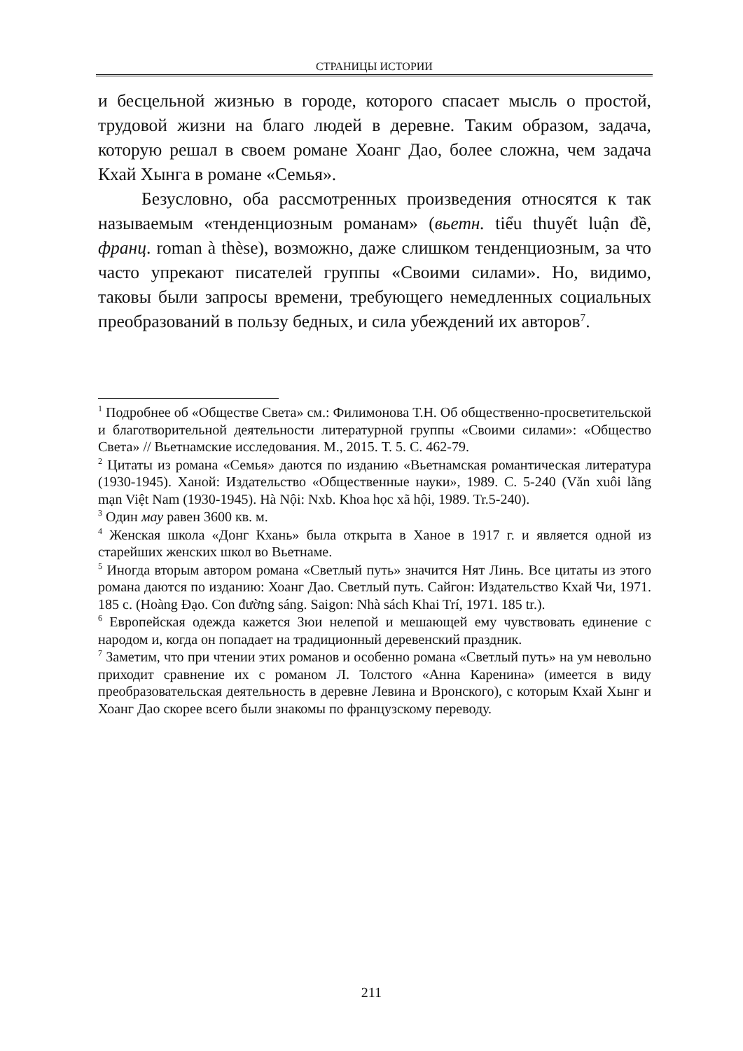СТРАНИЦЫ ИСТОРИИ
и бесцельной жизнью в городе, которого спасает мысль о простой, трудовой жизни на благо людей в деревне. Таким образом, задача, которую решал в своем романе Хоанг Дао, более сложна, чем задача Кхай Хынга в романе «Семья».
Безусловно, оба рассмотренных произведения относятся к так называемым «тенденциозным романам» (вьетн. tiểu thuyết luận đề, франц. roman à thèse), возможно, даже слишком тенденциозным, за что часто упрекают писателей группы «Своими силами». Но, видимо, таковы были запросы времени, требующего немедленных социальных преобразований в пользу бедных, и сила убеждений их авторов<sup>7</sup>.
<sup>1</sup> Подробнее об «Обществе Света» см.: Филимонова Т.Н. Об общественно-просветительской и благотворительной деятельности литературной группы «Своими силами»: «Общество Света» // Вьетнамские исследования. М., 2015. Т. 5. С. 462-79.
<sup>2</sup> Цитаты из романа «Семья» даются по изданию «Вьетнамская романтическая литература (1930-1945). Ханой: Издательство «Общественные науки», 1989. С. 5-240 (Văn xuôi lãng mạn Việt Nam (1930-1945). Hà Nội: Nxb. Khoa học xã hội, 1989. Tr.5-240).
<sup>3</sup> Один мау равен 3600 кв. м.
<sup>4</sup> Женская школа «Донг Кхань» была открыта в Ханое в 1917 г. и является одной из старейших женских школ во Вьетнаме.
<sup>5</sup> Иногда вторым автором романа «Светлый путь» значится Нят Линь. Все цитаты из этого романа даются по изданию: Хоанг Дао. Светлый путь. Сайгон: Издательство Кхай Чи, 1971. 185 с. (Hoàng Đạo. Con đường sáng. Saigon: Nhà sách Khai Trí, 1971. 185 tr.).
<sup>6</sup> Европейская одежда кажется Зюи нелепой и мешающей ему чувствовать единение с народом и, когда он попадает на традиционный деревенский праздник.
<sup>7</sup> Заметим, что при чтении этих романов и особенно романа «Светлый путь» на ум невольно приходит сравнение их с романом Л. Толстого «Анна Каренина» (имеется в виду преобразовательская деятельность в деревне Левина и Вронского), с которым Кхай Хынг и Хоанг Дао скорее всего были знакомы по французскому переводу.
211